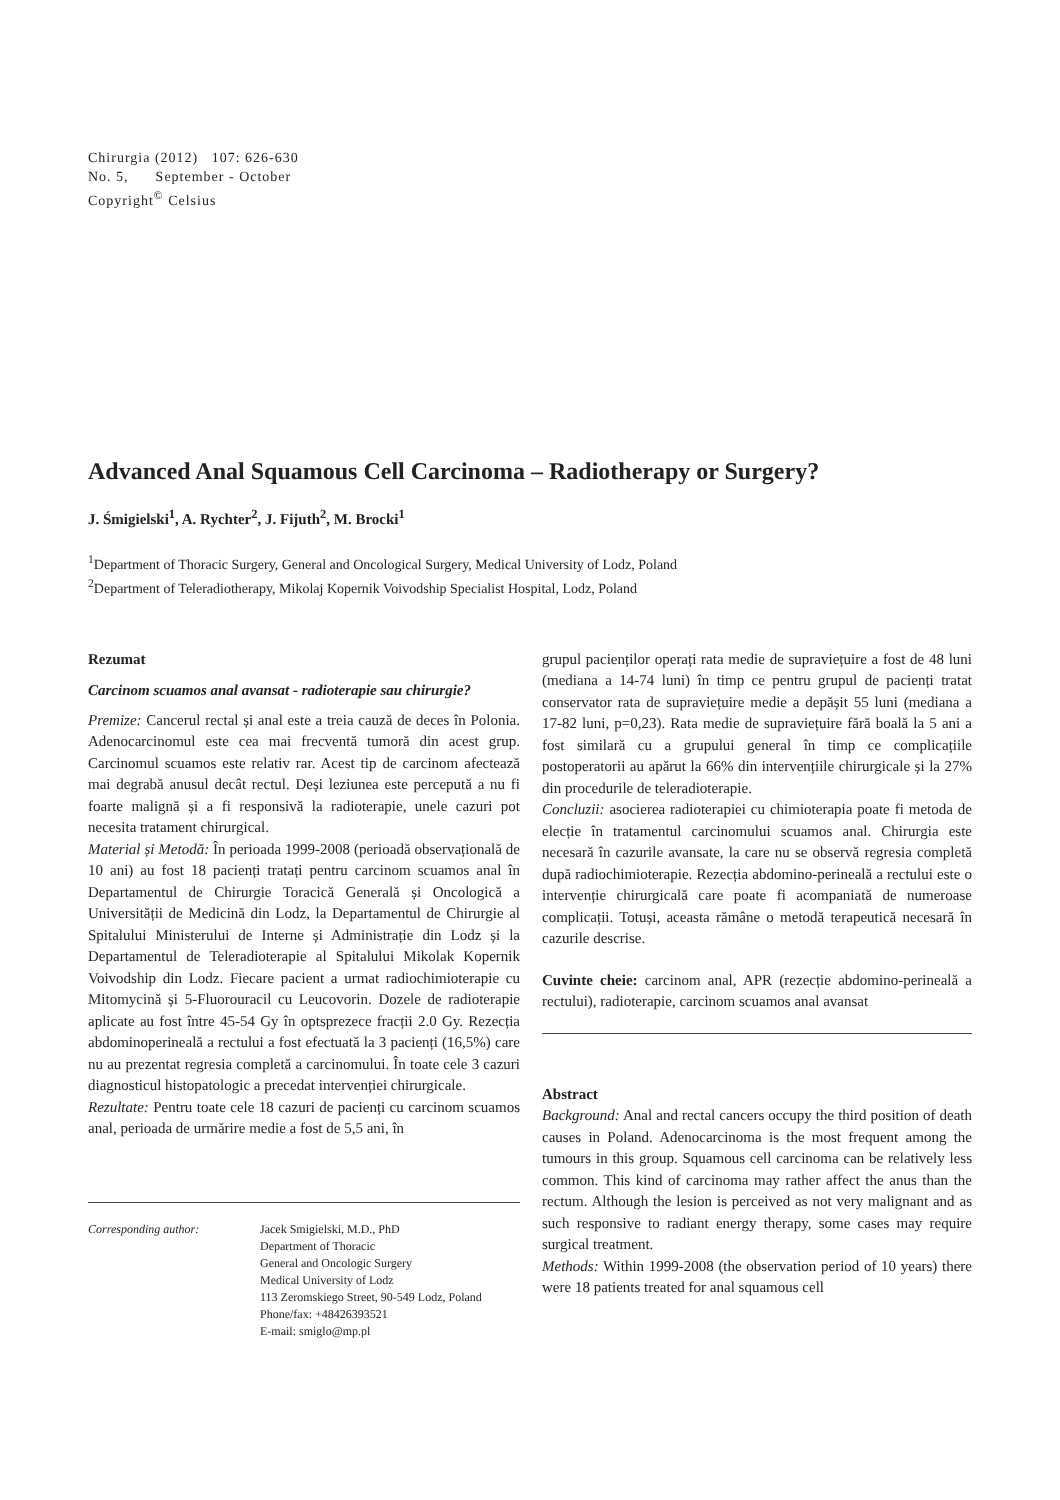Chirurgia (2012) 107: 626-630
No. 5, September - October
Copyright<sup>©</sup> Celsius
Advanced Anal Squamous Cell Carcinoma – Radiotherapy or Surgery?
J. Śmigielski<sup>1</sup>, A. Rychter<sup>2</sup>, J. Fijuth<sup>2</sup>, M. Brocki<sup>1</sup>
<sup>1</sup> Department of Thoracic Surgery, General and Oncological Surgery, Medical University of Lodz, Poland
<sup>2</sup> Department of Teleradiotherapy, Mikolaj Kopernik Voivodship Specialist Hospital, Lodz, Poland
Rezumat
Carcinom scuamos anal avansat - radioterapie sau chirurgie?
Premize: Cancerul rectal și anal este a treia cauză de deces în Polonia. Adenocarcinomul este cea mai frecventă tumoră din acest grup. Carcinomul scuamos este relativ rar. Acest tip de carcinom afectează mai degrabă anusul decât rectul. Deși leziunea este percepută a nu fi foarte malignă și a fi responsivă la radioterapie, unele cazuri pot necesita tratament chirurgical.
Material și Metodă: În perioada 1999-2008 (perioadă observațională de 10 ani) au fost 18 pacienți tratați pentru carcinom scuamos anal în Departamentul de Chirurgie Toracică Generală și Oncologică a Universității de Medicină din Lodz, la Departamentul de Chirurgie al Spitalului Ministerului de Interne și Administrație din Lodz și la Departamentul de Teleradioterapie al Spitalului Mikolak Kopernik Voivodship din Lodz. Fiecare pacient a urmat radiochimioterapie cu Mitomycină și 5-Fluorouracil cu Leucovorin. Dozele de radioterapie aplicate au fost între 45-54 Gy în optsprezece fracții 2.0 Gy. Rezecția abdominoperineală a rectului a fost efectuată la 3 pacienți (16,5%) care nu au prezentat regresia completă a carcinomului. În toate cele 3 cazuri diagnosticul histopatologic a precedat intervenției chirurgicale.
Rezultate: Pentru toate cele 18 cazuri de pacienți cu carcinom scuamos anal, perioada de urmărire medie a fost de 5,5 ani, în
Corresponding author: Jacek Smigielski, M.D., PhD
Department of Thoracic
General and Oncologic Surgery
Medical University of Lodz
113 Zeromskiego Street, 90-549 Lodz, Poland
Phone/fax: +48426393521
E-mail: smiglo@mp.pl
grupul pacienților operați rata medie de supraviețuire a fost de 48 luni (mediana a 14-74 luni) în timp ce pentru grupul de pacienți tratat conservator rata de supraviețuire medie a depășit 55 luni (mediana a 17-82 luni, p=0,23). Rata medie de supraviețuire fără boală la 5 ani a fost similară cu a grupului general în timp ce complicațiile postoperatorii au apărut la 66% din intervențiile chirurgicale și la 27% din procedurile de teleradioterapie.
Concluzii: asocierea radioterapiei cu chimioterapia poate fi metoda de elecție în tratamentul carcinomului scuamos anal. Chirurgia este necesară în cazurile avansate, la care nu se observă regresia completă după radiochimioterapie. Rezecția abdomino-perineală a rectului este o intervenție chirurgicală care poate fi acompaniată de numeroase complicații. Totuși, aceasta rămâne o metodă terapeutică necesară în cazurile descrise.
Cuvinte cheie: carcinom anal, APR (rezecție abdomino-perineală a rectului), radioterapie, carcinom scuamos anal avansat
Abstract
Background: Anal and rectal cancers occupy the third position of death causes in Poland. Adenocarcinoma is the most frequent among the tumours in this group. Squamous cell carcinoma can be relatively less common. This kind of carcinoma may rather affect the anus than the rectum. Although the lesion is perceived as not very malignant and as such responsive to radiant energy therapy, some cases may require surgical treatment.
Methods: Within 1999-2008 (the observation period of 10 years) there were 18 patients treated for anal squamous cell